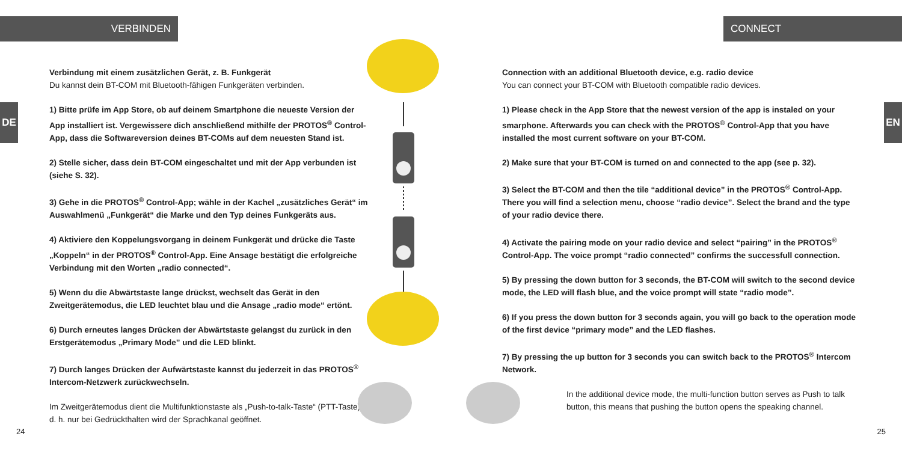VERBINDEN CONNECT
DE EN
Verbindung mit einem zusätzlichen Gerät, z. B. Funkgerät
Du kannst dein BT-COM mit Bluetooth-fähigen Funkgeräten verbinden.
1) Bitte prüfe im App Store, ob auf deinem Smartphone die neueste Version der App installiert ist. Vergewissere dich anschließend mithilfe der PROTOS<sup>®</sup> Control-App, dass die Softwareversion deines BT-COMs auf dem neuesten Stand ist.
2) Stelle sicher, dass dein BT-COM eingeschaltet und mit der App verbunden ist (siehe S. 32).
3) Gehe in die PROTOS<sup>®</sup> Control-App; wähle in der Kachel „zusätzliches Gerät“ im Auswahlmenü „Funkgerät“ die Marke und den Typ deines Funkgeräts aus.
4) Aktiviere den Koppelungsvorgang in deinem Funkgerät und drücke die Taste „Koppeln“ in der PROTOS<sup>®</sup> Control-App. Eine Ansage bestätigt die erfolgreiche Verbindung mit den Worten „radio connected“.
5) Wenn du die Abwärtstaste lange drückst, wechselt das Gerät in den Zweitgerätemodus, die LED leuchtet blau und die Ansage „radio mode“ ertönt.
6) Durch erneutes langes Drücken der Abwärtstaste gelangst du zurück in den Erstgerätemodus „Primary Mode” und die LED blinkt.
7) Durch langes Drücken der Aufwärtstaste kannst du jederzeit in das PROTOS<sup>®</sup> Intercom-Netzwerk zurückwechseln.
Im Zweitgerätemodus dient die Multifunktionstaste als „Push-to-talk-Taste“ (PTT-Taste), d. h. nur bei Gedrückthalten wird der Sprachkanal geöffnet.
Connection with an additional Bluetooth device, e.g. radio device
You can connect your BT-COM with Bluetooth compatible radio devices.
1) Please check in the App Store that the newest version of the app is instaled on your smarphone. Afterwards you can check with the PROTOS<sup>®</sup> Control-App that you have installed the most current software on your BT-COM.
2) Make sure that your BT-COM is turned on and connected to the app (see p. 32).
3) Select the BT-COM and then the tile “additional device” in the PROTOS<sup>®</sup> Control-App. There you will find a selection menu, choose “radio device”. Select the brand and the type of your radio device there.
4) Activate the pairing mode on your radio device and select “pairing” in the PROTOS<sup>®</sup> Control-App. The voice prompt “radio connected” confirms the successfull connection.
5) By pressing the down button for 3 seconds, the BT-COM will switch to the second device mode, the LED will flash blue, and the voice prompt will state “radio mode”.
6) If you press the down button for 3 seconds again, you will go back to the operation mode of the first device “primary mode” and the LED flashes.
7) By pressing the up button for 3 seconds you can switch back to the PROTOS<sup>®</sup> Intercom Network.
In the additional device mode, the multi-function button serves as Push to talk button, this means that pushing the button opens the speaking channel.
24 25